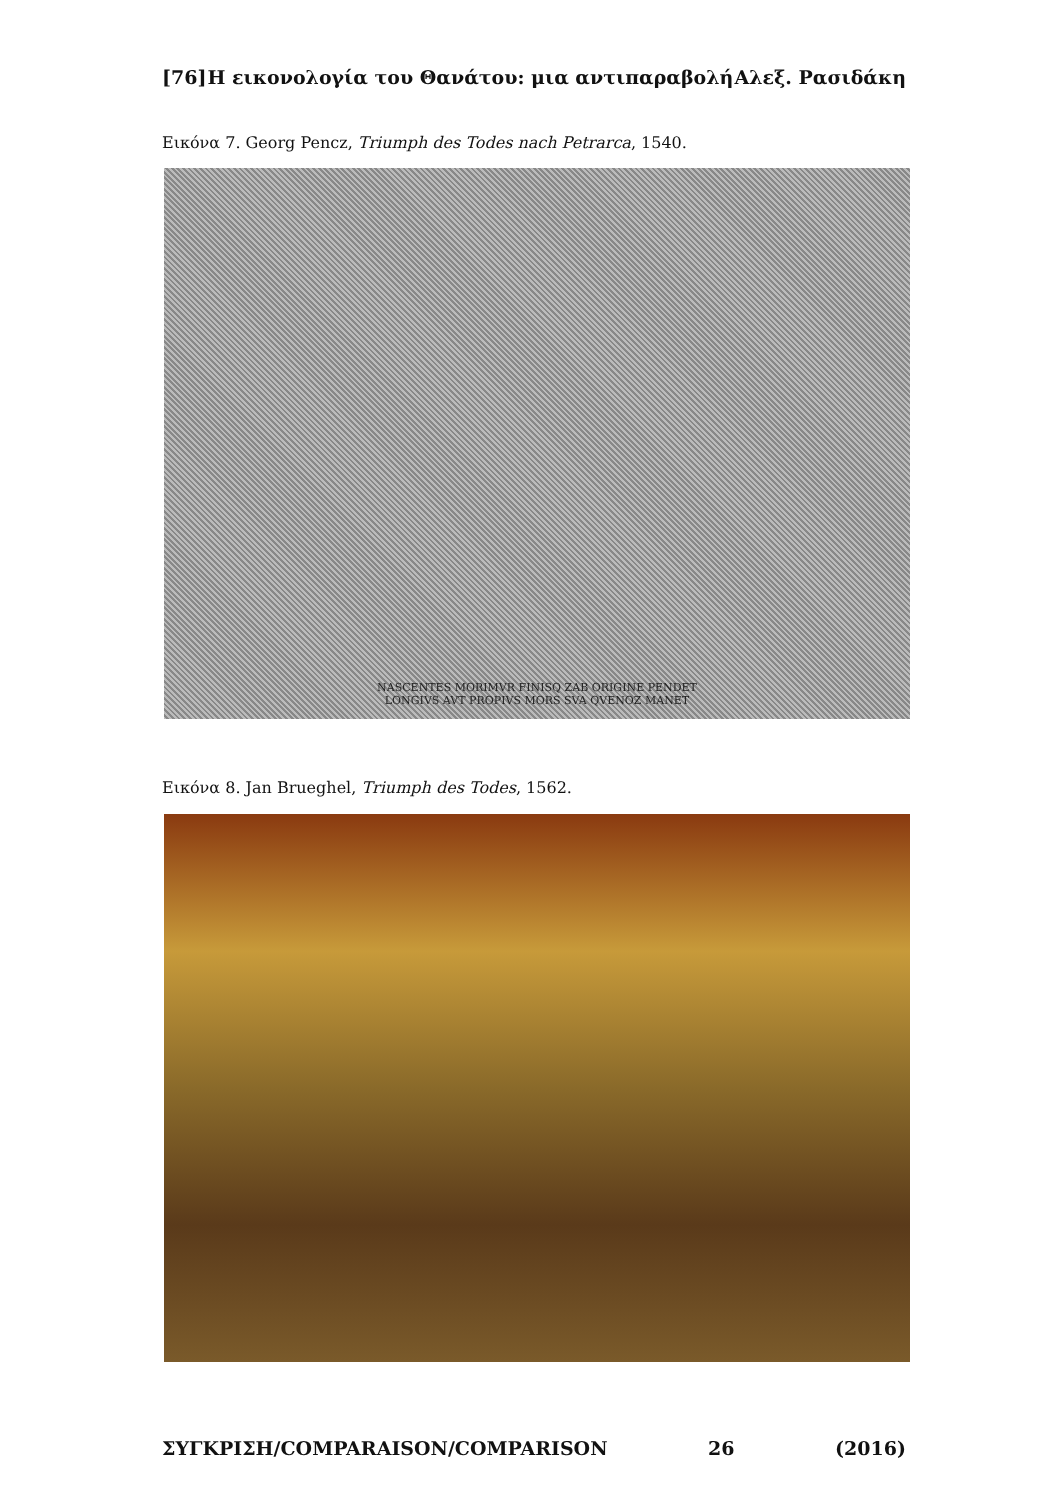[76] Η εικονολογία του Θανάτου: μια αντιπαραβολή Αλεξ. Ρασιδάκη
Εικόνα 7. Georg Pencz, Triumph des Todes nach Petrarca, 1540.
NASCENTES MORIMVR FINISQ ZAB ORIGINE PENDET
LONGIVS AVT PROPIVS MORS SVA QVENOZ MANET
Εικόνα 8. Jan Brueghel, Triumph des Todes, 1562.
ΣΥΓΚΡΙΣΗ/COMPARAISON/COMPARISON 26 (2016)